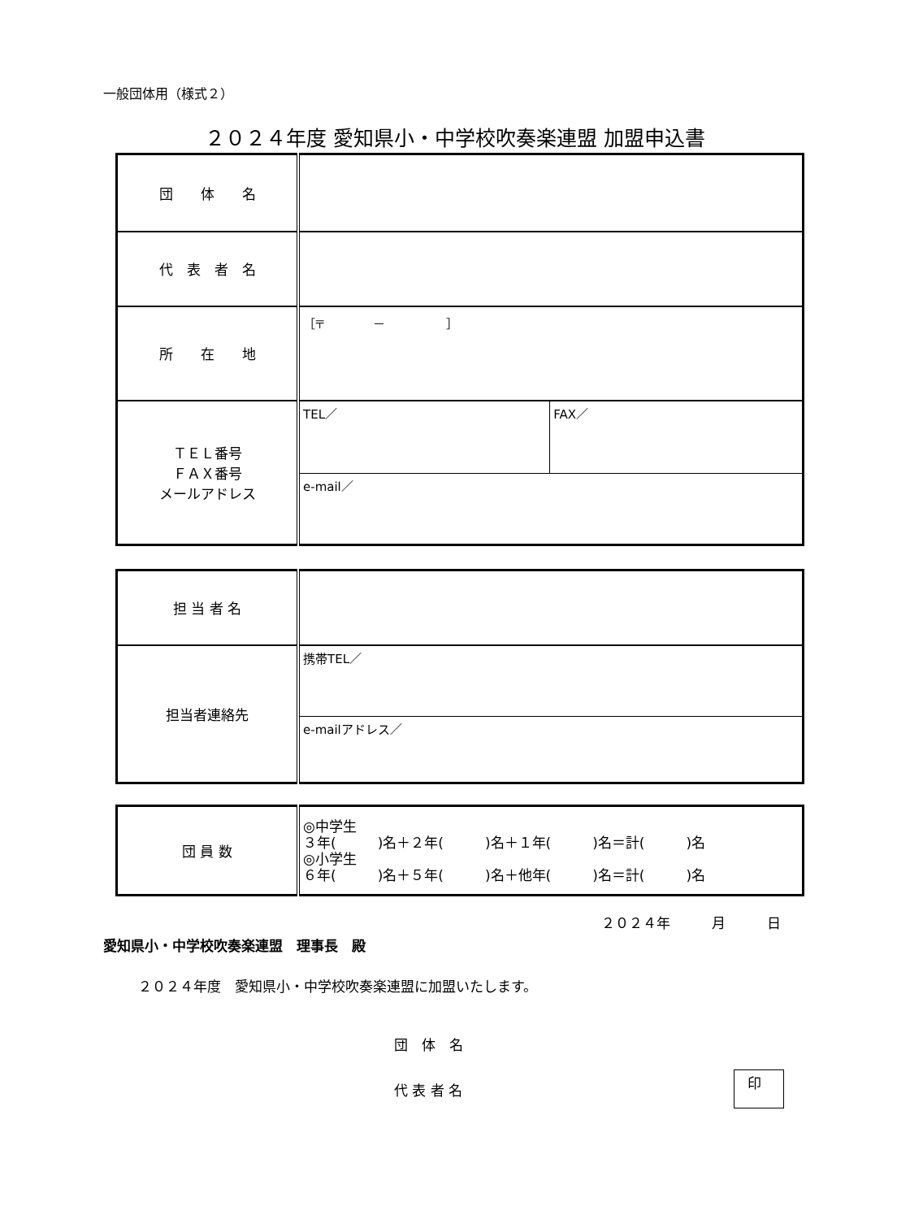一般団体用（様式２）
２０２４年度 愛知県小・中学校吹奏楽連盟 加盟申込書
| 団 体 名 | | |
| 代 表 者 名 | | |
| 所 在 地 | ［〒 － ］ | |
| ＴＥＬ番号 ＦＡＸ番号 メールアドレス | TEL／ | FAX／ |
| | e-mail／ | |
| 担 当 者 名 | |
| 担当者連絡先 | 携帯TEL／ |
| | e-mailアドレス／ |
| 団 員 数 | ◎中学生 ３年( )名＋２年( )名＋１年( )名＝計( )名 ◎小学生 ６年( )名＋５年( )名＋他年( )名＝計( )名 |
２０２４年　　　月　　　日
愛知県小・中学校吹奏楽連盟　理事長　殿
２０２４年度　愛知県小・中学校吹奏楽連盟に加盟いたします。
団　体　名
代 表 者 名
印